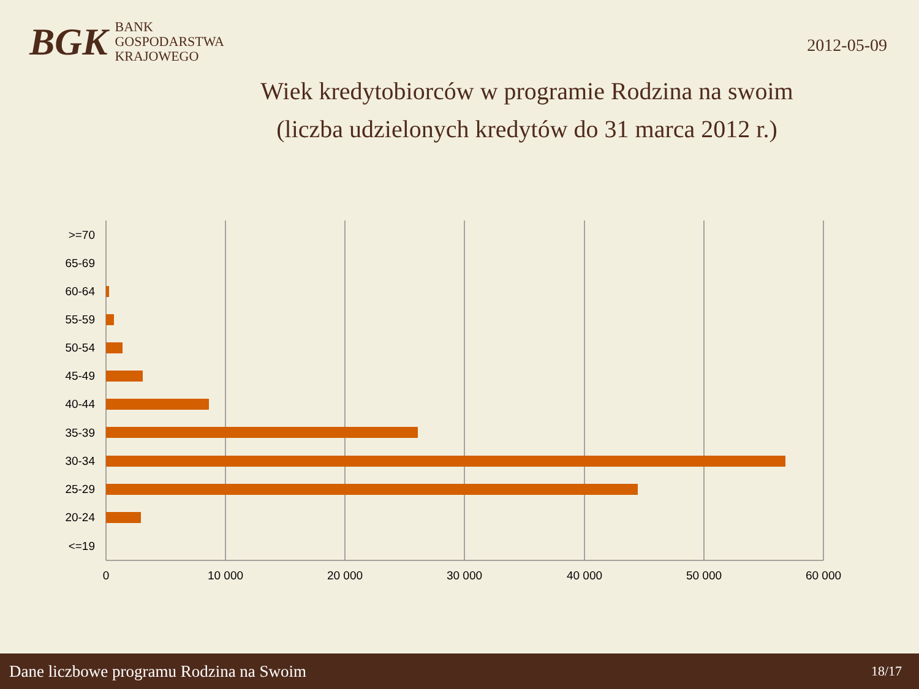BGK
BANK
GOSPODARSTWA
KRAJOWEGO
2012-05-09
Wiek kredytobiorców w programie Rodzina na swoim
(liczba udzielonych kredytów do 31 marca 2012 r.)
>=70
65-69
60-64
55-59
50-54
45-49
40-44
35-39
30-34
25-29
20-24
<=19
0
10 000
20 000
30 000
40 000
50 000
60 000
Dane liczbowe programu Rodzina na Swoim 18/17